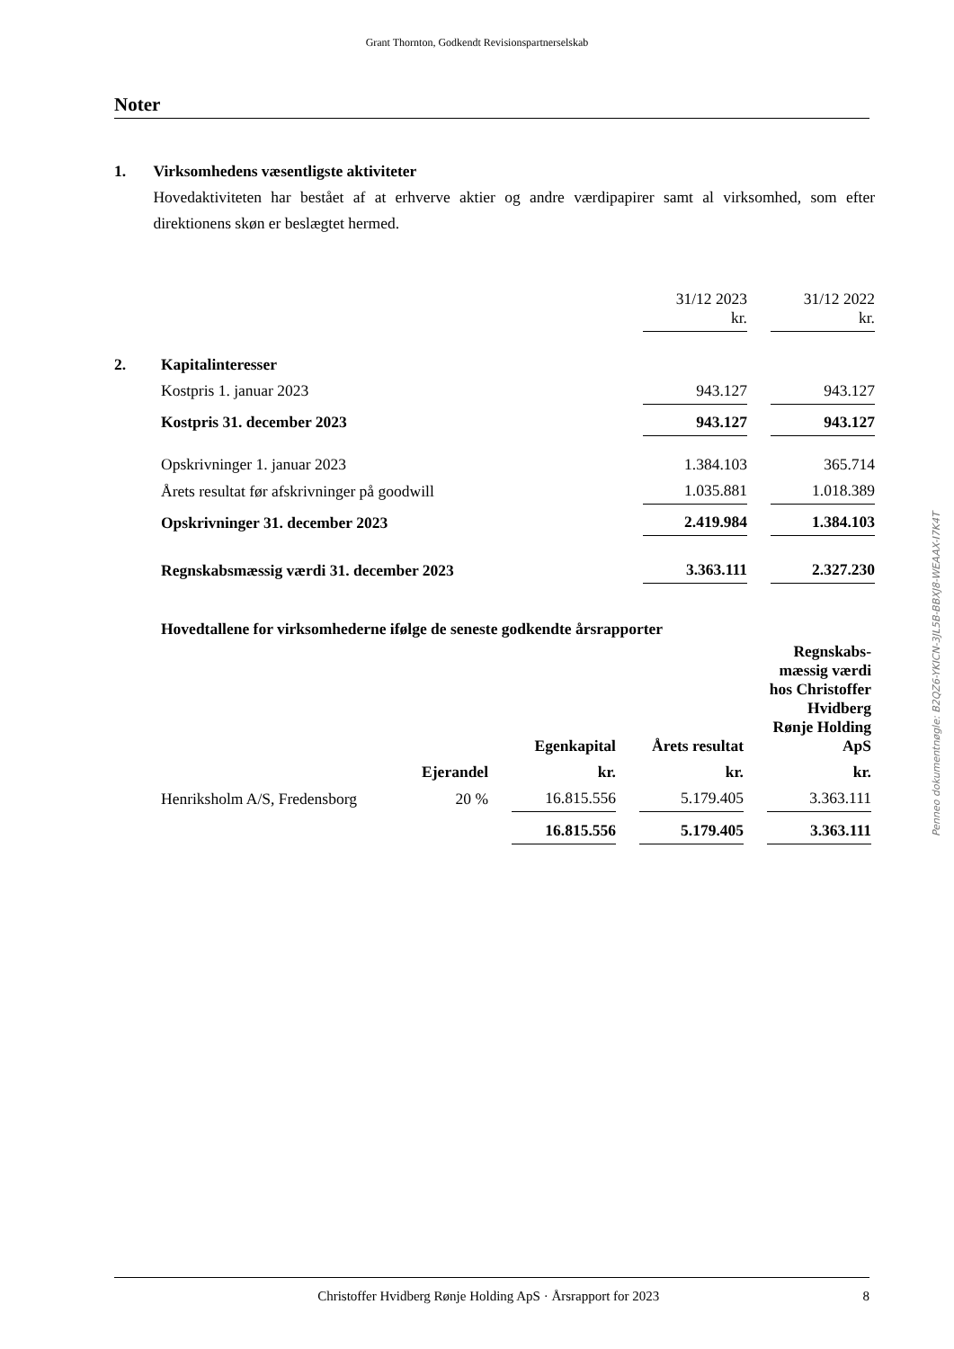Grant Thornton, Godkendt Revisionspartnerselskab
Noter
1. Virksomhedens væsentligste aktiviteter
Hovedaktiviteten har bestået af at erhverve aktier og andre værdipapirer samt al virksomhed, som efter direktionens skøn er beslægtet hermed.
| | | 31/12 2023 kr. | | 31/12 2022 kr. |
| 2. | Kapitalinteresser | | | |
| | Kostpris 1. januar 2023 | 943.127 | | 943.127 |
| | Kostpris 31. december 2023 | 943.127 | | 943.127 |
| | Opskrivninger 1. januar 2023 | 1.384.103 | | 365.714 |
| | Årets resultat før afskrivninger på goodwill | 1.035.881 | | 1.018.389 |
| | Opskrivninger 31. december 2023 | 2.419.984 | | 1.384.103 |
| | Regnskabsmæssig værdi 31. december 2023 | 3.363.111 | | 2.327.230 |
Hovedtallene for virksomhederne ifølge de seneste godkendte årsrapporter
| | | | Egenkapital | | Årets resultat | | Regnskabs- mæssig værdi hos Christoffer Hvidberg Rønje Holding ApS |
| | Ejerandel | | kr. | | kr. | | kr. |
| Henriksholm A/S, Fredensborg | 20 % | | 16.815.556 | | 5.179.405 | | 3.363.111 |
| | | | 16.815.556 | | 5.179.405 | | 3.363.111 |
Penneo dokumentnøgle: B2QZ6-YKICN-3JL5B-BBXJ8-WEAAX-I7K4T
Christoffer Hvidberg Rønje Holding ApS · Årsrapport for 2023 8